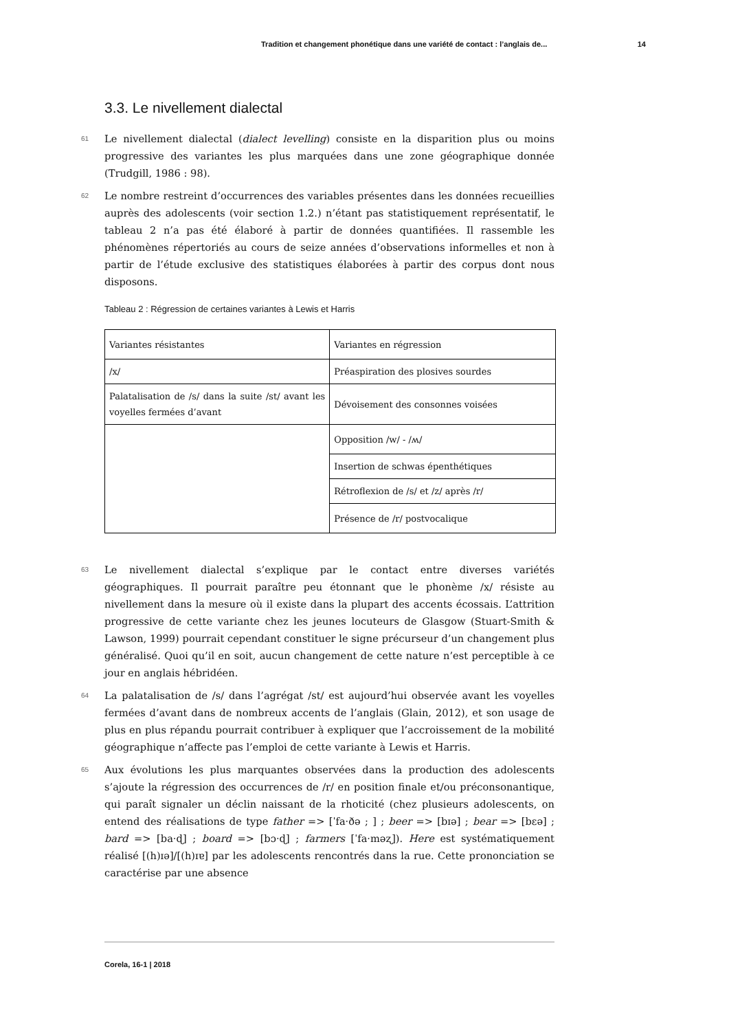Tradition et changement phonétique dans une variété de contact : l’anglais de... 14
3.3. Le nivellement dialectal
61 Le nivellement dialectal (dialect levelling) consiste en la disparition plus ou moins progressive des variantes les plus marquées dans une zone géographique donnée (Trudgill, 1986 : 98).
62 Le nombre restreint d’occurrences des variables présentes dans les données recueillies auprès des adolescents (voir section 1.2.) n’étant pas statistiquement représentatif, le tableau 2 n’a pas été élaboré à partir de données quantifiées. Il rassemble les phénomènes répertoriés au cours de seize années d’observations informelles et non à partir de l’étude exclusive des statistiques élaborées à partir des corpus dont nous disposons.
Tableau 2 : Régression de certaines variantes à Lewis et Harris
| Variantes résistantes | Variantes en régression |
| /x/ | Préaspiration des plosives sourdes |
| Palatalisation de /s/ dans la suite /st/ avant les voyelles fermées d’avant | Dévoisement des consonnes voisées |
| | Opposition /w/ - /ʍ/ |
| | Insertion de schwas épenthétiques |
| | Rétroflexion de /s/ et /z/ après /r/ |
| | Présence de /r/ postvocalique |
63 Le nivellement dialectal s’explique par le contact entre diverses variétés géographiques. Il pourrait paraître peu étonnant que le phonème /x/ résiste au nivellement dans la mesure où il existe dans la plupart des accents écossais. L’attrition progressive de cette variante chez les jeunes locuteurs de Glasgow (Stuart-Smith & Lawson, 1999) pourrait cependant constituer le signe précurseur d’un changement plus généralisé. Quoi qu’il en soit, aucun changement de cette nature n’est perceptible à ce jour en anglais hébridéen.
64 La palatalisation de /s/ dans l’agrégat /st/ est aujourd’hui observée avant les voyelles fermées d’avant dans de nombreux accents de l’anglais (Glain, 2012), et son usage de plus en plus répandu pourrait contribuer à expliquer que l’accroissement de la mobilité géographique n’affecte pas l’emploi de cette variante à Lewis et Harris.
65 Aux évolutions les plus marquantes observées dans la production des adolescents s’ajoute la régression des occurrences de /r/ en position finale et/ou préconsonantique, qui paraît signaler un déclin naissant de la rhoticité (chez plusieurs adolescents, on entend des réalisations de type father => [ˈfa·ðə ; ] ; beer => [bɪə] ; bear => [bɛə] ; bard => [ba·ɖ] ; board => [bɔ·ɖ] ; farmers [ˈfa·məʐ]). Here est systématiquement réalisé [(h)ɪə]/[(h)ɪɐ] par les adolescents rencontrés dans la rue. Cette prononciation se caractérise par une absence
Corela, 16-1 | 2018